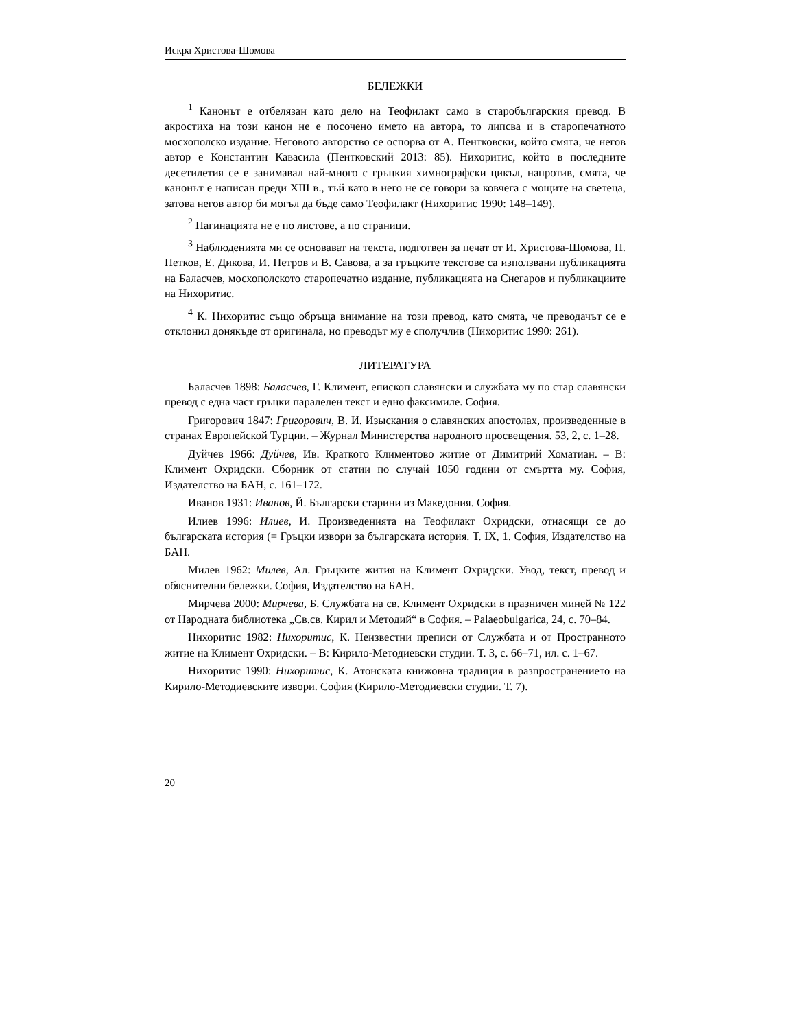Искра Христова-Шомова
БЕЛЕЖКИ
<sup>1</sup> Канонът е отбелязан като дело на Теофилакт само в старобългарския превод. В акростиха на този канон не е посочено името на автора, то липсва и в старопечатното мосхополско издание. Неговото авторство се оспорва от А. Пентковски, който смята, че негов автор е Константин Кавасила (Пентковский 2013: 85). Нихоритис, който в последните десетилетия се е занимавал най-много с гръцкия химнографски цикъл, напротив, смята, че канонът е написан преди XIII в., тъй като в него не се говори за ковчега с мощите на светеца, затова негов автор би могъл да бъде само Теофилакт (Нихоритис 1990: 148–149).
<sup>2</sup> Пагинацията не е по листове, а по страници.
<sup>3</sup> Наблюденията ми се основават на текста, подготвен за печат от И. Христова-Шомова, П. Петков, Е. Дикова, И. Петров и В. Савова, а за гръцките текстове са използвани публикацията на Баласчев, мосхополското старопечатно издание, публикацията на Снегаров и публикациите на Нихоритис.
<sup>4</sup> К. Нихоритис също обръща внимание на този превод, като смята, че преводачът се е отклонил донякъде от оригинала, но преводът му е сполучлив (Нихоритис 1990: 261).
ЛИТЕРАТУРА
Баласчев 1898: Баласчев, Г. Климент, епископ славянски и службата му по стар славянски превод с една част гръцки паралелен текст и едно факсимиле. София.
Григорович 1847: Григорович, В. И. Изыскания о славянских апостолах, произведенные в странах Европейской Турции. – Журнал Министерства народного просвещения. 53, 2, с. 1–28.
Дуйчев 1966: Дуйчев, Ив. Краткото Климентово житие от Димитрий Хоматиан. – В: Климент Охридски. Сборник от статии по случай 1050 години от смъртта му. София, Издателство на БАН, с. 161–172.
Иванов 1931: Иванов, Й. Български старини из Македония. София.
Илиев 1996: Илиев, И. Произведенията на Теофилакт Охридски, отнасящи се до българската история (= Гръцки извори за българската история. Т. IX, 1. София, Издателство на БАН.
Милев 1962: Милев, Ал. Гръцките жития на Климент Охридски. Увод, текст, превод и обяснителни бележки. София, Издателство на БАН.
Мирчева 2000: Мирчева, Б. Службата на св. Климент Охридски в празничен миней № 122 от Народната библиотека „Св.св. Кирил и Методий“ в София. – Palaeobulgarica, 24, с. 70–84.
Нихоритис 1982: Нихоритис, К. Неизвестни преписи от Службата и от Пространното житие на Климент Охридски. – В: Кирило-Методиевски студии. Т. 3, с. 66–71, ил. с. 1–67.
Нихоритис 1990: Нихоритис, К. Атонската книжовна традиция в разпространението на Кирило-Методиевските извори. София (Кирило-Методиевски студии. Т. 7).
20